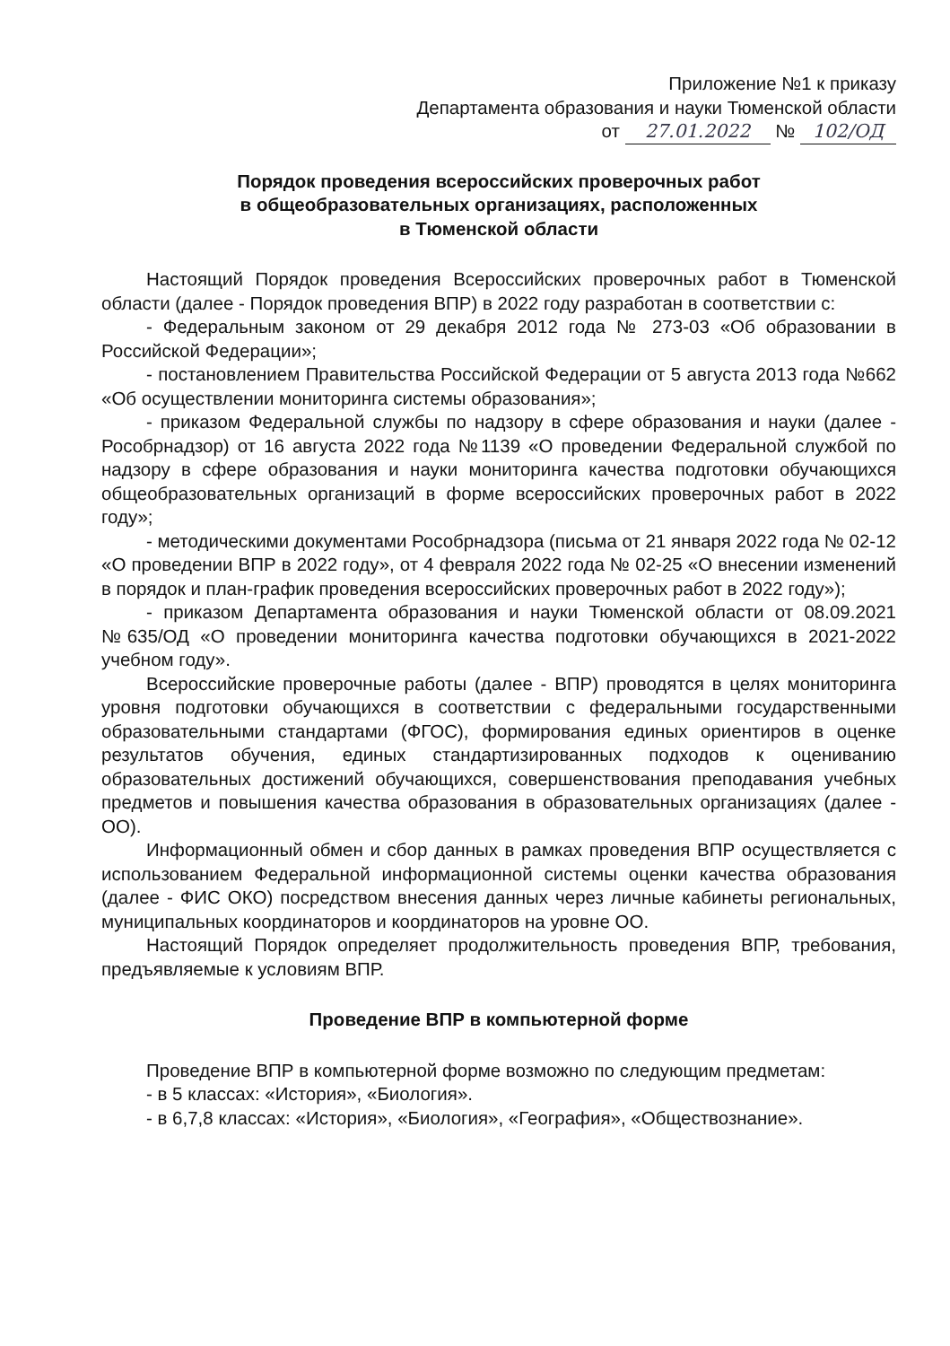Приложение №1 к приказу
Департамента образования и науки Тюменской области
от 27.01.2022 № 102/ОД
Порядок проведения всероссийских проверочных работ
в общеобразовательных организациях, расположенных
в Тюменской области
Настоящий Порядок проведения Всероссийских проверочных работ в Тюменской области (далее - Порядок проведения ВПР) в 2022 году разработан в соответствии с:
- Федеральным законом от 29 декабря 2012 года № 273-03 «Об образовании в Российской Федерации»;
- постановлением Правительства Российской Федерации от 5 августа 2013 года №662 «Об осуществлении мониторинга системы образования»;
- приказом Федеральной службы по надзору в сфере образования и науки (далее - Рособрнадзор) от 16 августа 2022 года №1139 «О проведении Федеральной службой по надзору в сфере образования и науки мониторинга качества подготовки обучающихся общеобразовательных организаций в форме всероссийских проверочных работ в 2022 году»;
- методическими документами Рособрнадзора (письма от 21 января 2022 года № 02-12 «О проведении ВПР в 2022 году», от 4 февраля 2022 года № 02-25 «О внесении изменений в порядок и план-график проведения всероссийских проверочных работ в 2022 году»);
- приказом Департамента образования и науки Тюменской области от 08.09.2021 №635/ОД «О проведении мониторинга качества подготовки обучающихся в 2021-2022 учебном году».
Всероссийские проверочные работы (далее - ВПР) проводятся в целях мониторинга уровня подготовки обучающихся в соответствии с федеральными государственными образовательными стандартами (ФГОС), формирования единых ориентиров в оценке результатов обучения, единых стандартизированных подходов к оцениванию образовательных достижений обучающихся, совершенствования преподавания учебных предметов и повышения качества образования в образовательных организациях (далее - ОО).
Информационный обмен и сбор данных в рамках проведения ВПР осуществляется с использованием Федеральной информационной системы оценки качества образования (далее - ФИС ОКО) посредством внесения данных через личные кабинеты региональных, муниципальных координаторов и координаторов на уровне ОО.
Настоящий Порядок определяет продолжительность проведения ВПР, требования, предъявляемые к условиям ВПР.
Проведение ВПР в компьютерной форме
Проведение ВПР в компьютерной форме возможно по следующим предметам:
- в 5 классах: «История», «Биология».
- в 6,7,8 классах: «История», «Биология», «География», «Обществознание».